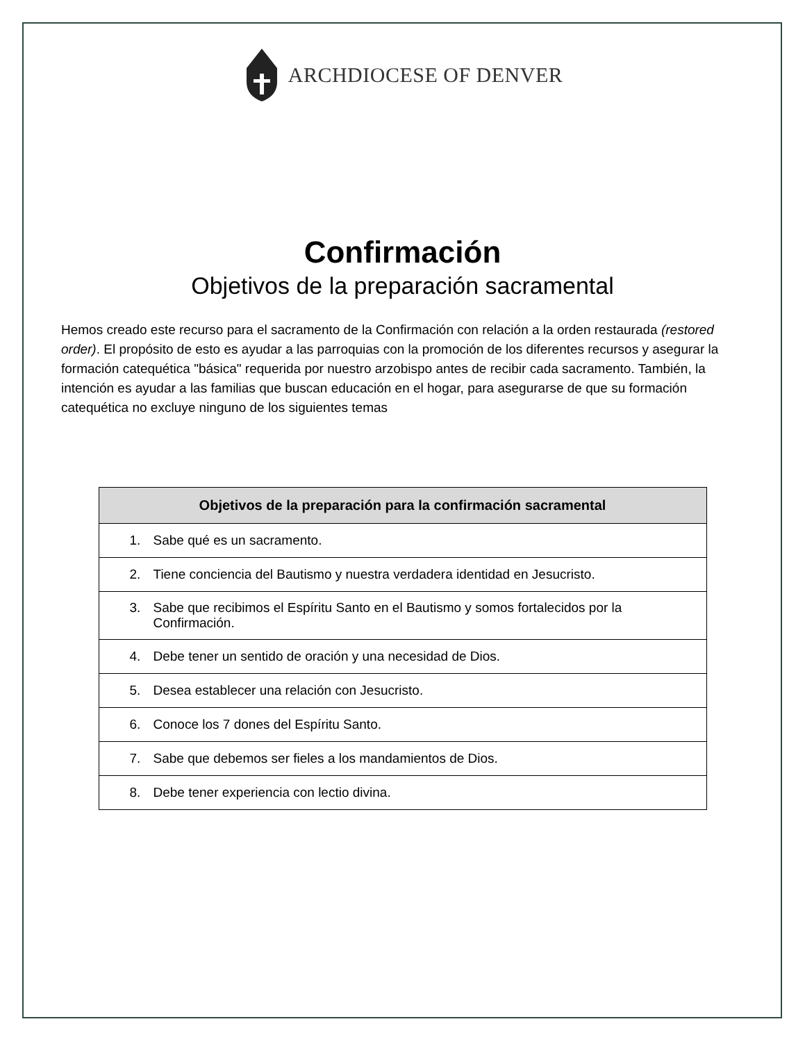ARCHDIOCESE OF DENVER
Confirmación
Objetivos de la preparación sacramental
Hemos creado este recurso para el sacramento de la Confirmación con relación a la orden restaurada (restored order). El propósito de esto es ayudar a las parroquias con la promoción de los diferentes recursos y asegurar la formación catequética "básica" requerida por nuestro arzobispo antes de recibir cada sacramento. También, la intención es ayudar a las familias que buscan educación en el hogar, para asegurarse de que su formación catequética no excluye ninguno de los siguientes temas
| Objetivos de la preparación para la confirmación sacramental |
| --- |
| 1. Sabe qué es un sacramento. |
| 2. Tiene conciencia del Bautismo y nuestra verdadera identidad en Jesucristo. |
| 3. Sabe que recibimos el Espíritu Santo en el Bautismo y somos fortalecidos por la Confirmación. |
| 4. Debe tener un sentido de oración y una necesidad de Dios. |
| 5. Desea establecer una relación con Jesucristo. |
| 6. Conoce los 7 dones del Espíritu Santo. |
| 7. Sabe que debemos ser fieles a los mandamientos de Dios. |
| 8. Debe tener experiencia con lectio divina. |